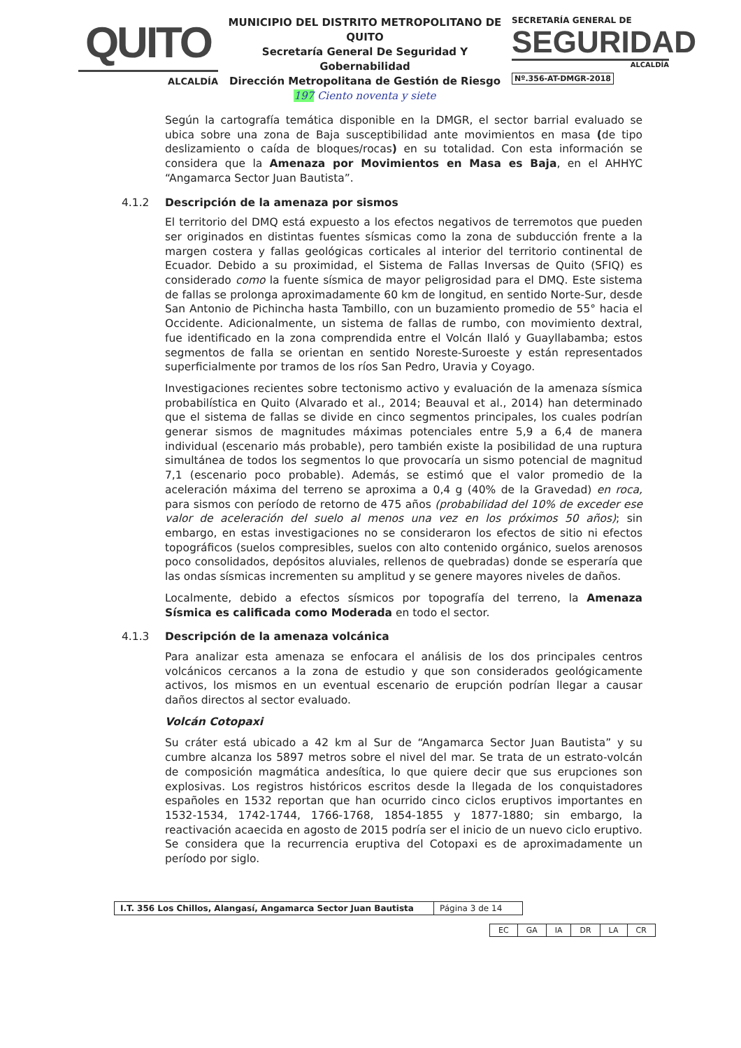QUITO
ALCALDÍA
MUNICIPIO DEL DISTRITO METROPOLITANO DE QUITO
Secretaría General De Seguridad Y Gobernabilidad
Dirección Metropolitana de Gestión de Riesgo
197 Ciento noventa y siete
SECRETARÍA GENERAL DE
SEGURIDAD
ALCALDÍA
Nº.356-AT-DMGR-2018
Según la cartografía temática disponible en la DMGR, el sector barrial evaluado se ubica sobre una zona de Baja susceptibilidad ante movimientos en masa (de tipo deslizamiento o caída de bloques/rocas) en su totalidad. Con esta información se considera que la Amenaza por Movimientos en Masa es Baja, en el AHHYC “Angamarca Sector Juan Bautista”.
4.1.2 Descripción de la amenaza por sismos
El territorio del DMQ está expuesto a los efectos negativos de terremotos que pueden ser originados en distintas fuentes sísmicas como la zona de subducción frente a la margen costera y fallas geológicas corticales al interior del territorio continental de Ecuador. Debido a su proximidad, el Sistema de Fallas Inversas de Quito (SFIQ) es considerado como la fuente sísmica de mayor peligrosidad para el DMQ. Este sistema de fallas se prolonga aproximadamente 60 km de longitud, en sentido Norte-Sur, desde San Antonio de Pichincha hasta Tambillo, con un buzamiento promedio de 55° hacia el Occidente. Adicionalmente, un sistema de fallas de rumbo, con movimiento dextral, fue identificado en la zona comprendida entre el Volcán Ilaló y Guayllabamba; estos segmentos de falla se orientan en sentido Noreste-Suroeste y están representados superficialmente por tramos de los ríos San Pedro, Uravia y Coyago.
Investigaciones recientes sobre tectonismo activo y evaluación de la amenaza sísmica probabilística en Quito (Alvarado et al., 2014; Beauval et al., 2014) han determinado que el sistema de fallas se divide en cinco segmentos principales, los cuales podrían generar sismos de magnitudes máximas potenciales entre 5,9 a 6,4 de manera individual (escenario más probable), pero también existe la posibilidad de una ruptura simultánea de todos los segmentos lo que provocaría un sismo potencial de magnitud 7,1 (escenario poco probable). Además, se estimó que el valor promedio de la aceleración máxima del terreno se aproxima a 0,4 g (40% de la Gravedad) en roca, para sismos con período de retorno de 475 años (probabilidad del 10% de exceder ese valor de aceleración del suelo al menos una vez en los próximos 50 años); sin embargo, en estas investigaciones no se consideraron los efectos de sitio ni efectos topográficos (suelos compresibles, suelos con alto contenido orgánico, suelos arenosos poco consolidados, depósitos aluviales, rellenos de quebradas) donde se esperaría que las ondas sísmicas incrementen su amplitud y se genere mayores niveles de daños.
Localmente, debido a efectos sísmicos por topografía del terreno, la Amenaza Sísmica es calificada como Moderada en todo el sector.
4.1.3 Descripción de la amenaza volcánica
Para analizar esta amenaza se enfocara el análisis de los dos principales centros volcánicos cercanos a la zona de estudio y que son considerados geológicamente activos, los mismos en un eventual escenario de erupción podrían llegar a causar daños directos al sector evaluado.
Volcán Cotopaxi
Su cráter está ubicado a 42 km al Sur de “Angamarca Sector Juan Bautista” y su cumbre alcanza los 5897 metros sobre el nivel del mar. Se trata de un estrato-volcán de composición magmática andesítica, lo que quiere decir que sus erupciones son explosivas. Los registros históricos escritos desde la llegada de los conquistadores españoles en 1532 reportan que han ocurrido cinco ciclos eruptivos importantes en 1532-1534, 1742-1744, 1766-1768, 1854-1855 y 1877-1880; sin embargo, la reactivación acaecida en agosto de 2015 podría ser el inicio de un nuevo ciclo eruptivo. Se considera que la recurrencia eruptiva del Cotopaxi es de aproximadamente un período por siglo.
| I.T. 356 Los Chillos, Alangasí, Angamarca Sector Juan Bautista | Página 3 de 14 |
| EC | GA | IA | DR | LA | CR |